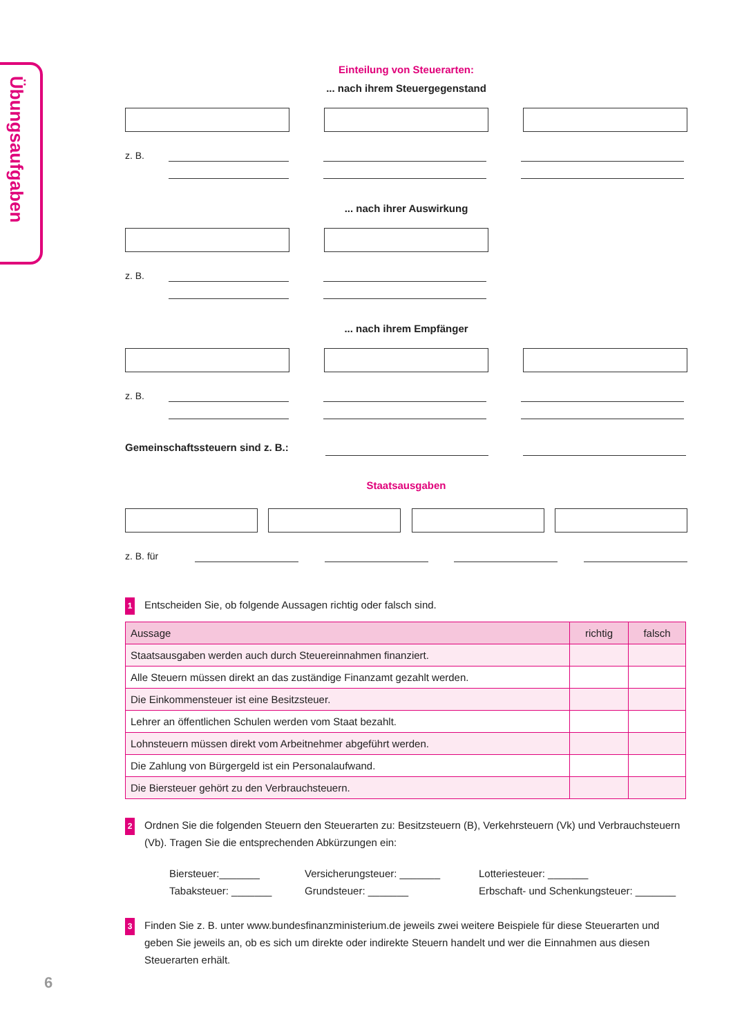Übungsaufgaben
Einteilung von Steuerarten:
... nach ihrem Steuergegenstand
z. B.
... nach ihrer Auswirkung
z. B.
... nach ihrem Empfänger
z. B.
Gemeinschaftssteuern sind z. B.:
Staatsausgaben
z. B. für
1 Entscheiden Sie, ob folgende Aussagen richtig oder falsch sind.
| Aussage | richtig | falsch |
| --- | --- | --- |
| Staatsausgaben werden auch durch Steuereinnahmen finanziert. | | |
| Alle Steuern müssen direkt an das zuständige Finanzamt gezahlt werden. | | |
| Die Einkommensteuer ist eine Besitzsteuer. | | |
| Lehrer an öffentlichen Schulen werden vom Staat bezahlt. | | |
| Lohnsteuern müssen direkt vom Arbeitnehmer abgeführt werden. | | |
| Die Zahlung von Bürgergeld ist ein Personalaufwand. | | |
| Die Biersteuer gehört zu den Verbrauchsteuern. | | |
2 Ordnen Sie die folgenden Steuern den Steuerarten zu: Besitzsteuern (B), Verkehrsteuern (Vk) und Verbrauchsteuern (Vb). Tragen Sie die entsprechenden Abkürzungen ein:
Biersteuer:_______ Versicherungsteuer: _______ Lotteriesteuer: _______ Tabaksteuer: _______ Grundsteuer: _______ Erbschaft- und Schenkungsteuer: _______
3 Finden Sie z. B. unter www.bundesfinanzministerium.de jeweils zwei weitere Beispiele für diese Steuerarten und geben Sie jeweils an, ob es sich um direkte oder indirekte Steuern handelt und wer die Einnahmen aus diesen Steuerarten erhält.
6